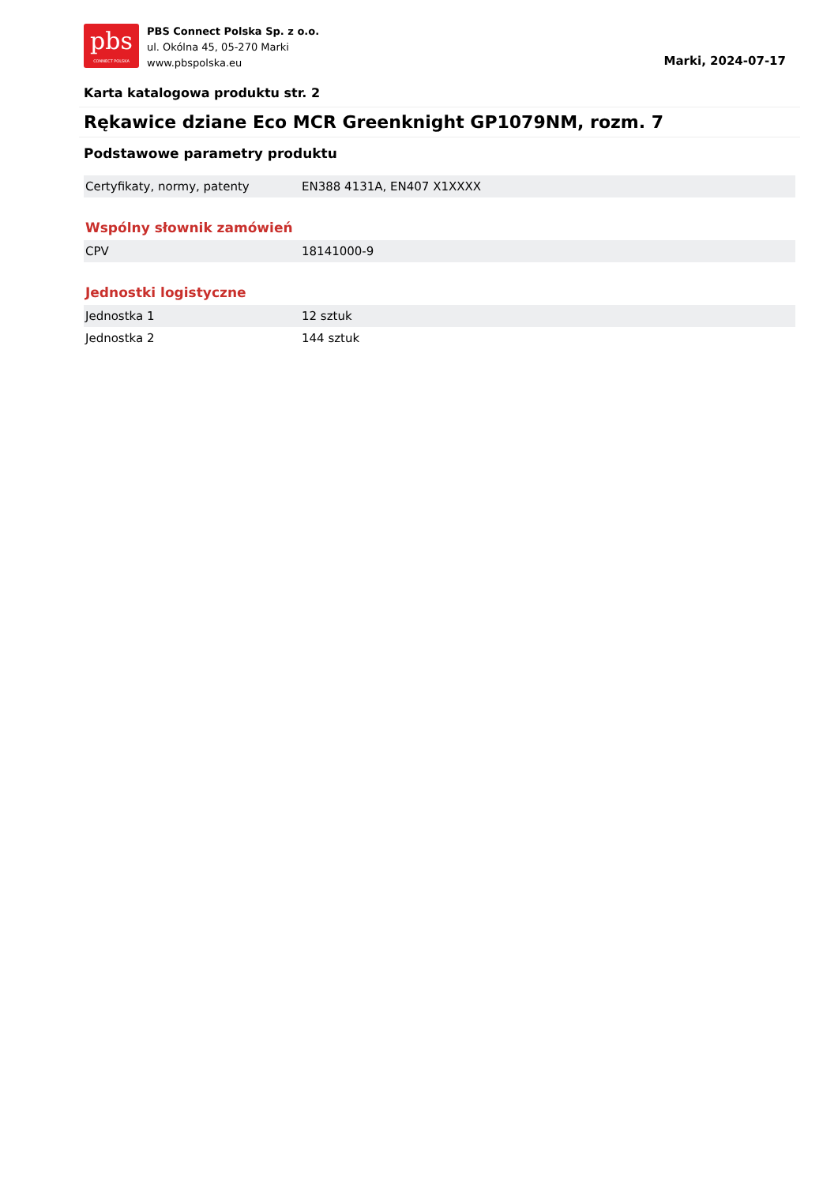pbs
CONNECT POLSKA
PBS Connect Polska Sp. z o.o.
ul. Okólna 45, 05-270 Marki
www.pbspolska.eu
Marki, 2024-07-17
Karta katalogowa produktu str. 2
Rękawice dziane Eco MCR Greenknight GP1079NM, rozm. 7
Podstawowe parametry produktu
| Certyfikaty, normy, patenty | EN388 4131A, EN407 X1XXXX |
Wspólny słownik zamówień
| CPV | 18141000-9 |
Jednostki logistyczne
| Jednostka 1 | 12 sztuk |
| Jednostka 2 | 144 sztuk |